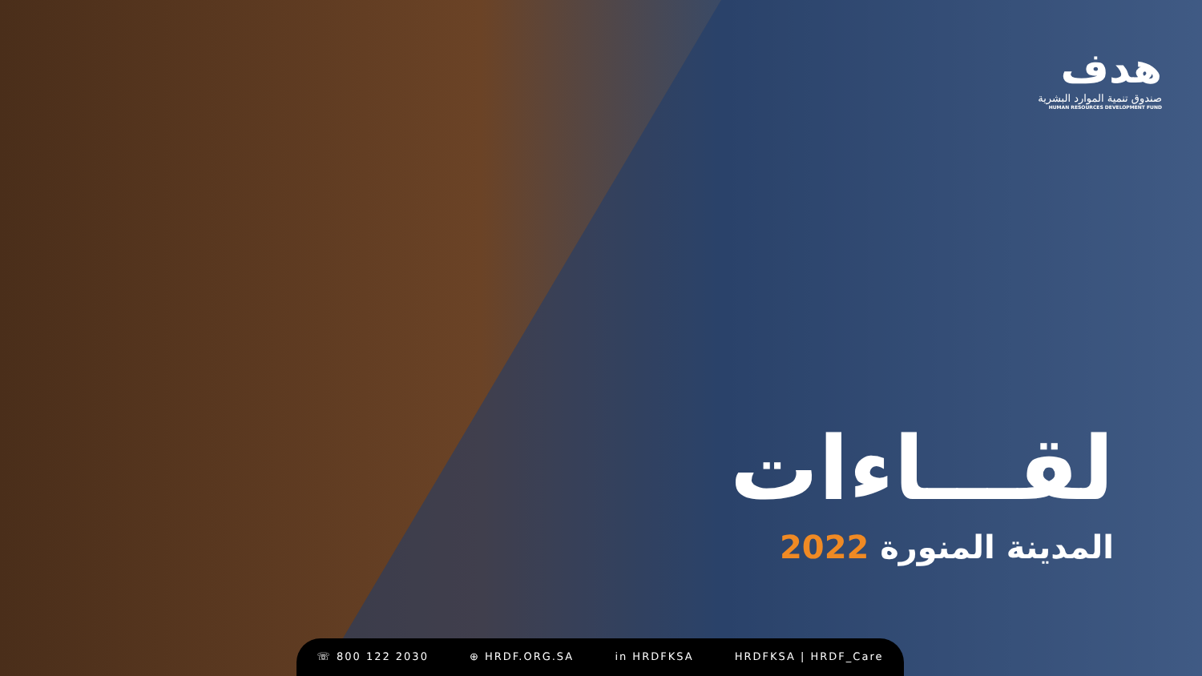هدف
صندوق تنمية الموارد البشرية
HUMAN RESOURCES DEVELOPMENT FUND
لقـــاءات
المدينة المنورة 2022
☏ 800 122 2030 ⊕ HRDF.ORG.SA in HRDFKSA HRDFKSA | HRDF_Care